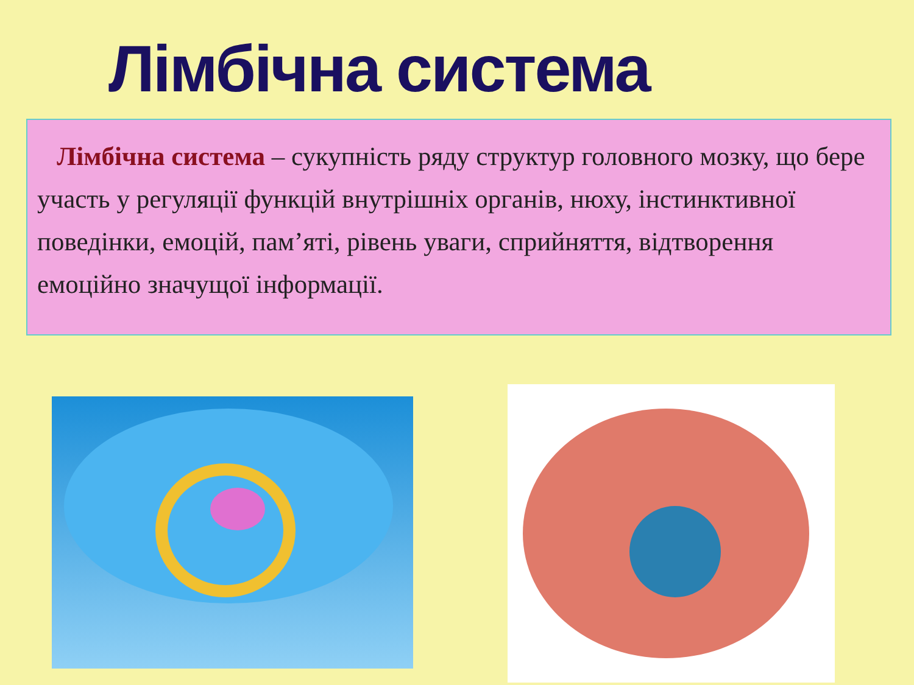Лімбічна система
Лімбічна система – сукупність ряду структур головного мозку, що бере участь у регуляції функцій внутрішніх органів, нюху, інстинктивної поведінки, емоцій, пам’яті, рівень уваги, сприйняття, відтворення емоційно значущої інформації.